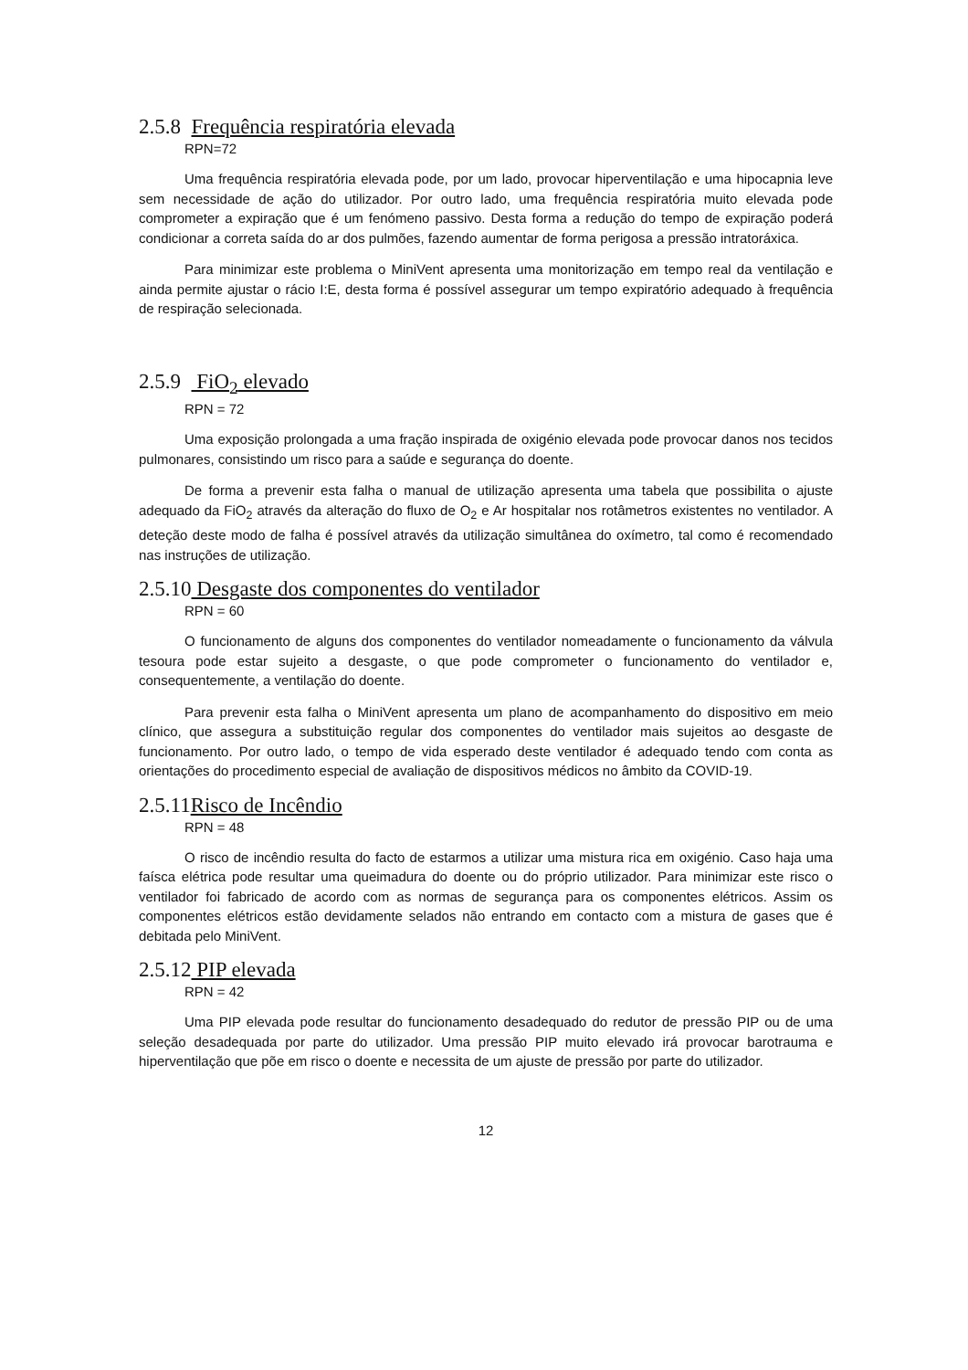2.5.8 Frequência respiratória elevada
RPN=72
Uma frequência respiratória elevada pode, por um lado, provocar hiperventilação e uma hipocapnia leve sem necessidade de ação do utilizador. Por outro lado, uma frequência respiratória muito elevada pode comprometer a expiração que é um fenómeno passivo. Desta forma a redução do tempo de expiração poderá condicionar a correta saída do ar dos pulmões, fazendo aumentar de forma perigosa a pressão intratoráxica.
Para minimizar este problema o MiniVent apresenta uma monitorização em tempo real da ventilação e ainda permite ajustar o rácio I:E, desta forma é possível assegurar um tempo expiratório adequado à frequência de respiração selecionada.
2.5.9 FiO<sub>2</sub> elevado
RPN = 72
Uma exposição prolongada a uma fração inspirada de oxigénio elevada pode provocar danos nos tecidos pulmonares, consistindo um risco para a saúde e segurança do doente.
De forma a prevenir esta falha o manual de utilização apresenta uma tabela que possibilita o ajuste adequado da FiO<sub>2</sub> através da alteração do fluxo de O<sub>2</sub> e Ar hospitalar nos rotâmetros existentes no ventilador. A deteção deste modo de falha é possível através da utilização simultânea do oxímetro, tal como é recomendado nas instruções de utilização.
2.5.10 Desgaste dos componentes do ventilador
RPN = 60
O funcionamento de alguns dos componentes do ventilador nomeadamente o funcionamento da válvula tesoura pode estar sujeito a desgaste, o que pode comprometer o funcionamento do ventilador e, consequentemente, a ventilação do doente.
Para prevenir esta falha o MiniVent apresenta um plano de acompanhamento do dispositivo em meio clínico, que assegura a substituição regular dos componentes do ventilador mais sujeitos ao desgaste de funcionamento. Por outro lado, o tempo de vida esperado deste ventilador é adequado tendo com conta as orientações do procedimento especial de avaliação de dispositivos médicos no âmbito da COVID-19.
2.5.11Risco de Incêndio
RPN = 48
O risco de incêndio resulta do facto de estarmos a utilizar uma mistura rica em oxigénio. Caso haja uma faísca elétrica pode resultar uma queimadura do doente ou do próprio utilizador. Para minimizar este risco o ventilador foi fabricado de acordo com as normas de segurança para os componentes elétricos. Assim os componentes elétricos estão devidamente selados não entrando em contacto com a mistura de gases que é debitada pelo MiniVent.
2.5.12 PIP elevada
RPN = 42
Uma PIP elevada pode resultar do funcionamento desadequado do redutor de pressão PIP ou de uma seleção desadequada por parte do utilizador. Uma pressão PIP muito elevado irá provocar barotrauma e hiperventilação que põe em risco o doente e necessita de um ajuste de pressão por parte do utilizador.
12